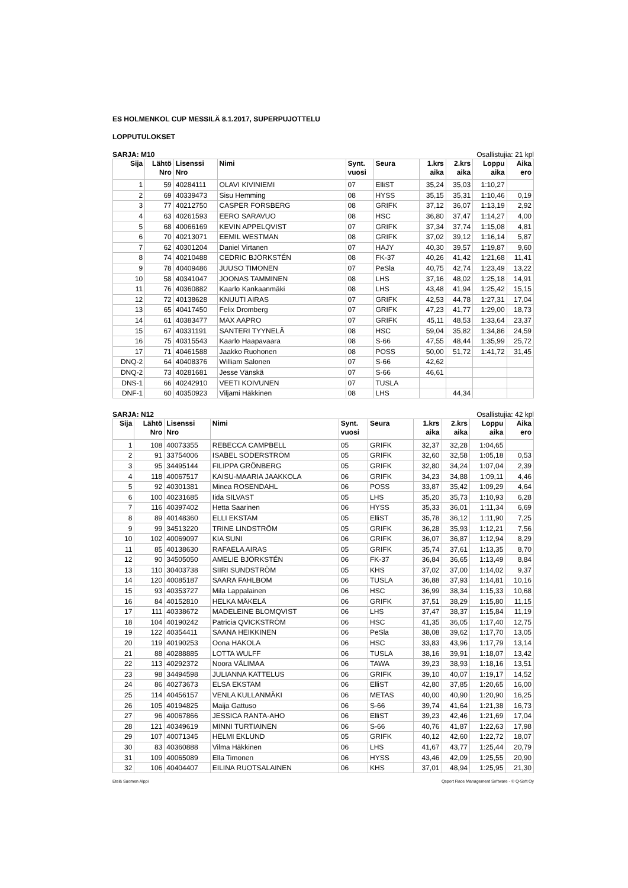ES HOLMENKOL CUP MESSILÄ 8.1.2017, SUPERPUJOTTELU
LOPPUTULOKSET
SARJA: M10 Osallistujia: 21 kpl
| Sija | Lähtö Nro | Lisenssi Nro | Nimi | Synt. vuosi | Seura | 1.krs aika | 2.krs aika | Loppu aika | Aika ero |
| --- | --- | --- | --- | --- | --- | --- | --- | --- | --- |
| 1 | 59 | 40284111 | OLAVI KIVINIEMI | 07 | ElliST | 35,24 | 35,03 | 1:10,27 | |
| 2 | 69 | 40339473 | Sisu Hemming | 08 | HYSS | 35,15 | 35,31 | 1:10,46 | 0,19 |
| 3 | 77 | 40212750 | CASPER FORSBERG | 08 | GRIFK | 37,12 | 36,07 | 1:13,19 | 2,92 |
| 4 | 63 | 40261593 | EERO SARAVUO | 08 | HSC | 36,80 | 37,47 | 1:14,27 | 4,00 |
| 5 | 68 | 40066169 | KEVIN APPELQVIST | 07 | GRIFK | 37,34 | 37,74 | 1:15,08 | 4,81 |
| 6 | 70 | 40213071 | EEMIL WESTMAN | 08 | GRIFK | 37,02 | 39,12 | 1:16,14 | 5,87 |
| 7 | 62 | 40301204 | Daniel Virtanen | 07 | HAJY | 40,30 | 39,57 | 1:19,87 | 9,60 |
| 8 | 74 | 40210488 | CEDRIC BJÖRKSTÉN | 08 | FK-37 | 40,26 | 41,42 | 1:21,68 | 11,41 |
| 9 | 78 | 40409486 | JUUSO TIMONEN | 07 | PeSla | 40,75 | 42,74 | 1:23,49 | 13,22 |
| 10 | 58 | 40341047 | JOONAS TAMMINEN | 08 | LHS | 37,16 | 48,02 | 1:25,18 | 14,91 |
| 11 | 76 | 40360882 | Kaarlo Kankaanmäki | 08 | LHS | 43,48 | 41,94 | 1:25,42 | 15,15 |
| 12 | 72 | 40138628 | KNUUTI AIRAS | 07 | GRIFK | 42,53 | 44,78 | 1:27,31 | 17,04 |
| 13 | 65 | 40417450 | Felix Dromberg | 07 | GRIFK | 47,23 | 41,77 | 1:29,00 | 18,73 |
| 14 | 61 | 40383477 | MAX AAPRO | 07 | GRIFK | 45,11 | 48,53 | 1:33,64 | 23,37 |
| 15 | 67 | 40331191 | SANTERI TYYNELÄ | 08 | HSC | 59,04 | 35,82 | 1:34,86 | 24,59 |
| 16 | 75 | 40315543 | Kaarlo Haapavaara | 08 | S-66 | 47,55 | 48,44 | 1:35,99 | 25,72 |
| 17 | 71 | 40461588 | Jaakko Ruohonen | 08 | POSS | 50,00 | 51,72 | 1:41,72 | 31,45 |
| DNQ-2 | 64 | 40408376 | William Salonen | 07 | S-66 | 42,62 | | | |
| DNQ-2 | 73 | 40281681 | Jesse Vänskä | 07 | S-66 | 46,61 | | | |
| DNS-1 | 66 | 40242910 | VEETI KOIVUNEN | 07 | TUSLA | | | | |
| DNF-1 | 60 | 40350923 | Viljami Häkkinen | 08 | LHS | | 44,34 | | |
SARJA: N12 Osallistujia: 42 kpl
| Sija | Lähtö Nro | Lisenssi Nro | Nimi | Synt. vuosi | Seura | 1.krs aika | 2.krs aika | Loppu aika | Aika ero |
| --- | --- | --- | --- | --- | --- | --- | --- | --- | --- |
| 1 | 108 | 40073355 | REBECCA CAMPBELL | 05 | GRIFK | 32,37 | 32,28 | 1:04,65 | |
| 2 | 91 | 33754006 | ISABEL SÖDERSTRÖM | 05 | GRIFK | 32,60 | 32,58 | 1:05,18 | 0,53 |
| 3 | 95 | 34495144 | FILIPPA GRÖNBERG | 05 | GRIFK | 32,80 | 34,24 | 1:07,04 | 2,39 |
| 4 | 118 | 40067517 | KAISU-MAARIA JAAKKOLA | 06 | GRIFK | 34,23 | 34,88 | 1:09,11 | 4,46 |
| 5 | 92 | 40301381 | Minea ROSENDAHL | 06 | POSS | 33,87 | 35,42 | 1:09,29 | 4,64 |
| 6 | 100 | 40231685 | Iida SILVAST | 05 | LHS | 35,20 | 35,73 | 1:10,93 | 6,28 |
| 7 | 116 | 40397402 | Hetta Saarinen | 06 | HYSS | 35,33 | 36,01 | 1:11,34 | 6,69 |
| 8 | 89 | 40148360 | ELLI EKSTAM | 05 | ElliST | 35,78 | 36,12 | 1:11,90 | 7,25 |
| 9 | 99 | 34513220 | TRINE LINDSTRÖM | 05 | GRIFK | 36,28 | 35,93 | 1:12,21 | 7,56 |
| 10 | 102 | 40069097 | KIA SUNI | 06 | GRIFK | 36,07 | 36,87 | 1:12,94 | 8,29 |
| 11 | 85 | 40138630 | RAFAELA AIRAS | 05 | GRIFK | 35,74 | 37,61 | 1:13,35 | 8,70 |
| 12 | 90 | 34505050 | AMELIE BJÖRKSTÉN | 06 | FK-37 | 36,84 | 36,65 | 1:13,49 | 8,84 |
| 13 | 110 | 30403738 | SIIRI SUNDSTRÖM | 05 | KHS | 37,02 | 37,00 | 1:14,02 | 9,37 |
| 14 | 120 | 40085187 | SAARA FAHLBOM | 06 | TUSLA | 36,88 | 37,93 | 1:14,81 | 10,16 |
| 15 | 93 | 40353727 | Mila Lappalainen | 06 | HSC | 36,99 | 38,34 | 1:15,33 | 10,68 |
| 16 | 84 | 40152810 | HELKA MÄKELÄ | 06 | GRIFK | 37,51 | 38,29 | 1:15,80 | 11,15 |
| 17 | 111 | 40338672 | MADELEINE BLOMQVIST | 06 | LHS | 37,47 | 38,37 | 1:15,84 | 11,19 |
| 18 | 104 | 40190242 | Patricia QVICKSTRÖM | 06 | HSC | 41,35 | 36,05 | 1:17,40 | 12,75 |
| 19 | 122 | 40354411 | SAANA HEIKKINEN | 06 | PeSla | 38,08 | 39,62 | 1:17,70 | 13,05 |
| 20 | 119 | 40190253 | Oona HAKOLA | 06 | HSC | 33,83 | 43,96 | 1:17,79 | 13,14 |
| 21 | 88 | 40288885 | LOTTA WULFF | 06 | TUSLA | 38,16 | 39,91 | 1:18,07 | 13,42 |
| 22 | 113 | 40292372 | Noora VÄLIMAA | 06 | TAWA | 39,23 | 38,93 | 1:18,16 | 13,51 |
| 23 | 98 | 34494598 | JULIANNA KATTELUS | 06 | GRIFK | 39,10 | 40,07 | 1:19,17 | 14,52 |
| 24 | 86 | 40273673 | ELSA EKSTAM | 06 | ElliST | 42,80 | 37,85 | 1:20,65 | 16,00 |
| 25 | 114 | 40456157 | VENLA KULLANMÄKI | 06 | METAS | 40,00 | 40,90 | 1:20,90 | 16,25 |
| 26 | 105 | 40194825 | Maija Gattuso | 06 | S-66 | 39,74 | 41,64 | 1:21,38 | 16,73 |
| 27 | 96 | 40067866 | JESSICA RANTA-AHO | 06 | ElliST | 39,23 | 42,46 | 1:21,69 | 17,04 |
| 28 | 121 | 40349619 | MINNI TURTIAINEN | 06 | S-66 | 40,76 | 41,87 | 1:22,63 | 17,98 |
| 29 | 107 | 40071345 | HELMI EKLUND | 05 | GRIFK | 40,12 | 42,60 | 1:22,72 | 18,07 |
| 30 | 83 | 40360888 | Vilma Häkkinen | 06 | LHS | 41,67 | 43,77 | 1:25,44 | 20,79 |
| 31 | 109 | 40065089 | Ella Timonen | 06 | HYSS | 43,46 | 42,09 | 1:25,55 | 20,90 |
| 32 | 106 | 40404407 | EILINA RUOTSALAINEN | 06 | KHS | 37,01 | 48,94 | 1:25,95 | 21,30 |
Etelä Suomen Alppi Qsport Race Management Software - © Q-Soft Oy